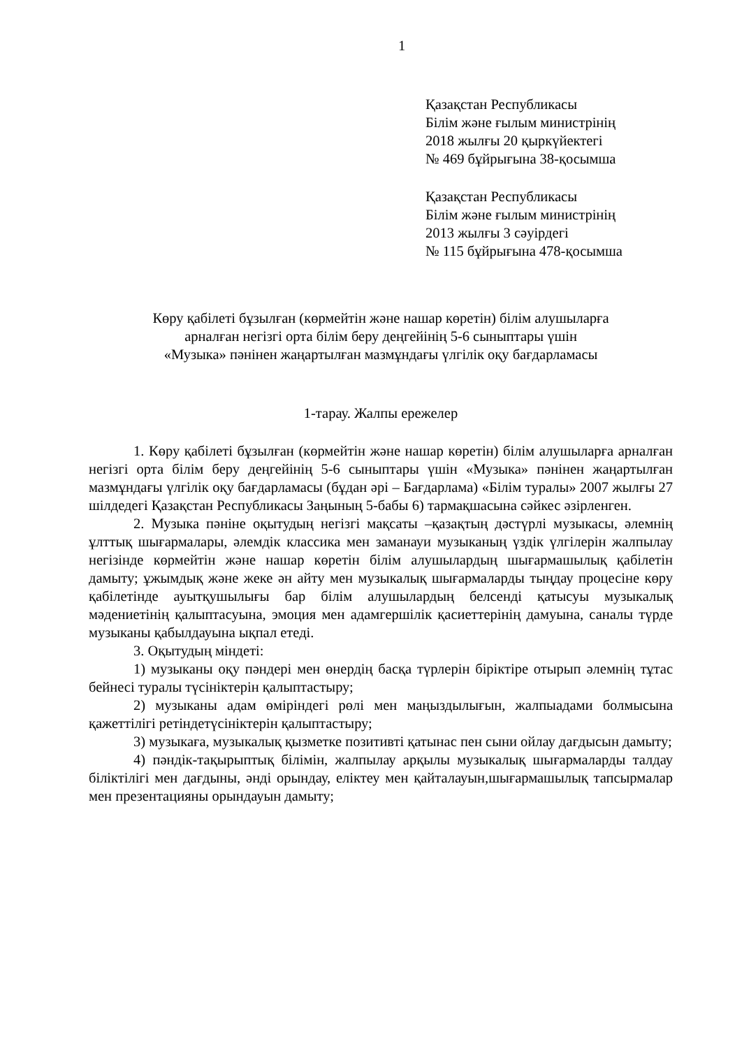1
Қазақстан Республикасы
Білім және ғылым министрінің
2018 жылғы 20 қыркүйектегі
№ 469 бұйрығына 38-қосымша
Қазақстан Республикасы
Білім және ғылым министрінің
2013 жылғы 3 сәуірдегі
№ 115 бұйрығына 478-қосымша
Көру қабілеті бұзылған (көрмейтін және нашар көретін) білім алушыларға
арналған негізгі орта білім беру деңгейінің 5-6 сыныптары үшін
«Музыка» пәнінен жаңартылған мазмұндағы үлгілік оқу бағдарламасы
1-тарау. Жалпы ережелер
1. Көру қабілеті бұзылған (көрмейтін және нашар көретін) білім алушыларға арналған негізгі орта білім беру деңгейінің 5-6 сыныптары үшін «Музыка» пәнінен жаңартылған мазмұндағы үлгілік оқу бағдарламасы (бұдан әрі – Бағдарлама) «Білім туралы» 2007 жылғы 27 шілдедегі Қазақстан Республикасы Заңының 5-бабы 6) тармақшасына сәйкес әзірленген.
2. Музыка пәніне оқытудың негізгі мақсаты –қазақтың дәстүрлі музыкасы, әлемнің ұлттық шығармалары, әлемдік классика мен заманауи музыканың үздік үлгілерін жалпылау негізінде көрмейтін және нашар көретін білім алушылардың шығармашылық қабілетін дамыту; ұжымдық және жеке ән айту мен музыкалық шығармаларды тыңдау процесіне көру қабілетінде ауытқушылығы бар білім алушылардың белсенді қатысуы музыкалық мәдениетінің қалыптасуына, эмоция мен адамгершілік қасиеттерінің дамуына, саналы түрде музыканы қабылдауына ықпал етеді.
3. Оқытудың міндеті:
1) музыканы оқу пәндері мен өнердің басқа түрлерін біріктіре отырып әлемнің тұтас бейнесі туралы түсініктерін қалыптастыру;
2) музыканы адам өміріндегі рөлі мен маңыздылығын, жалпыадами болмысына қажеттілігі ретіндетүсініктерін қалыптастыру;
3) музыкаға, музыкалық қызметке позитивті қатынас пен сыни ойлау дағдысын дамыту;
4) пәндік-тақырыптық білімін, жалпылау арқылы музыкалық шығармаларды талдау біліктілігі мен дағдыны, әнді орындау, еліктеу мен қайталауын,шығармашылық тапсырмалар мен презентацияны орындауын дамыту;